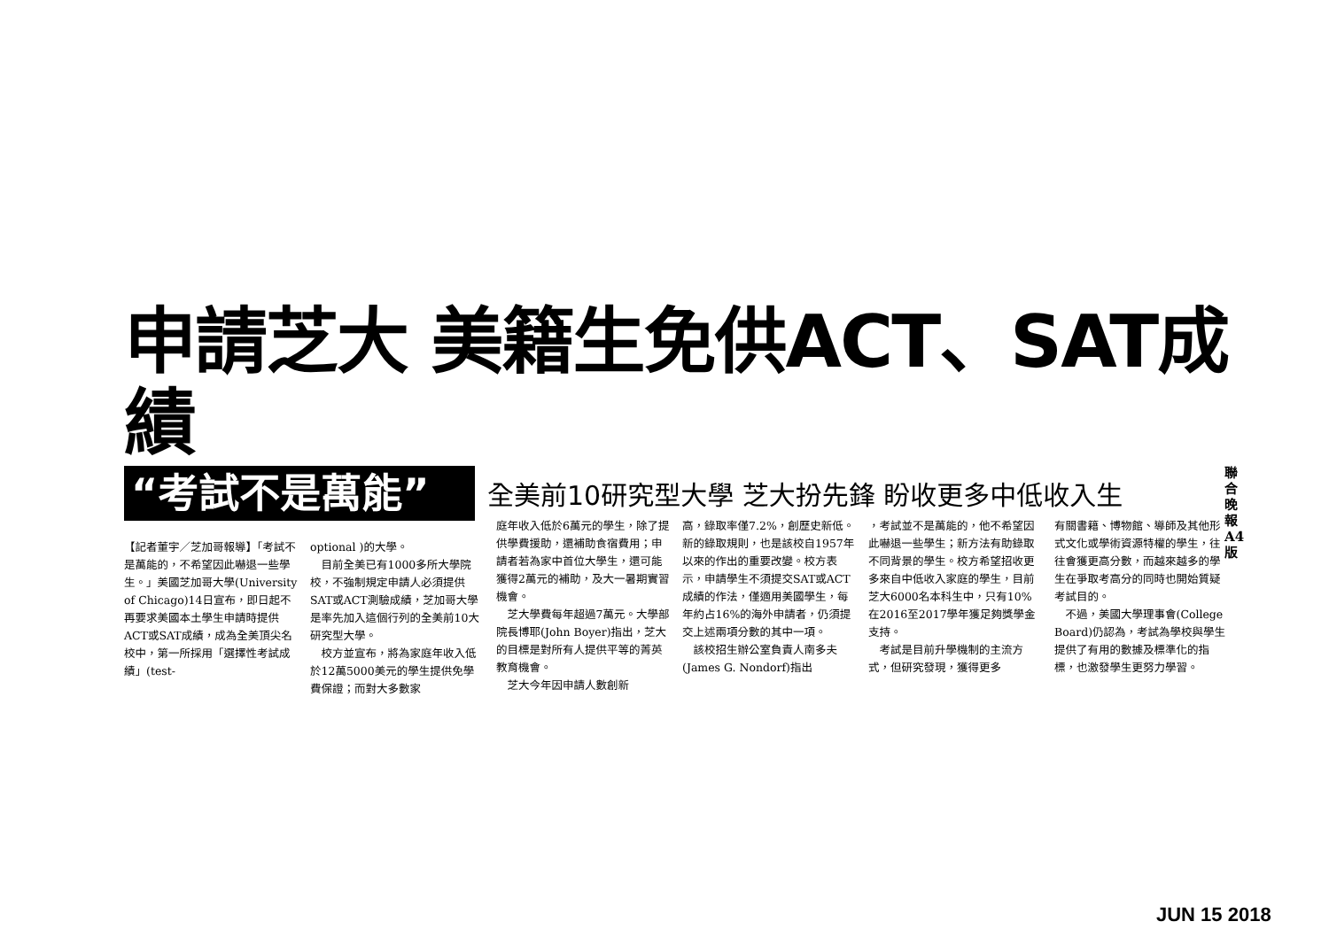申請芝大 美籍生免供ACT、SAT成績
“考試不是萬能”
全美前10研究型大學 芝大扮先鋒 盼收更多中低收入生
【記者董宇／芝加哥報導】「考試不是萬能的，不希望因此嚇退一些學生。」美國芝加哥大學(University of Chicago)14日宣布，即日起不再要求美國本土學生申請時提供ACT或SAT成績，成為全美頂尖名校中，第一所採用「選擇性考試成績」(test-
optional )的大學。
　目前全美已有1000多所大學院校，不強制規定申請人必須提供SAT或ACT測驗成績，芝加哥大學是率先加入這個行列的全美前10大研究型大學。
　校方並宣布，將為家庭年收入低於12萬5000美元的學生提供免學費保證；而對大多數家
庭年收入低於6萬元的學生，除了提供學費援助，還補助食宿費用；申請者若為家中首位大學生，還可能獲得2萬元的補助，及大一暑期實習機會。
　芝大學費每年超過7萬元。大學部院長博耶(John Boyer)指出，芝大的目標是對所有人提供平等的菁英教育機會。
　芝大今年因申請人數創新
高，錄取率僅7.2%，創歷史新低。新的錄取規則，也是該校自1957年以來的作出的重要改變。校方表示，申請學生不須提交SAT或ACT成績的作法，僅適用美國學生，每年約占16%的海外申請者，仍須提交上述兩項分數的其中一項。
　該校招生辦公室負責人南多夫(James G. Nondorf)指出
，考試並不是萬能的，他不希望因此嚇退一些學生；新方法有助錄取不同背景的學生。校方希望招收更多來自中低收入家庭的學生，目前芝大6000名本科生中，只有10%在2016至2017學年獲足夠獎學金支持。
　考試是目前升學機制的主流方式，但研究發現，獲得更多
有關書籍、博物館、導師及其他形式文化或學術資源特權的學生，往往會獲更高分數，而越來越多的學生在爭取考高分的同時也開始質疑考試目的。
　不過，美國大學理事會(College Board)仍認為，考試為學校與學生提供了有用的數據及標準化的指標，也激發學生更努力學習。
聯 合 晚 報 A4 版
JUN 15 2018